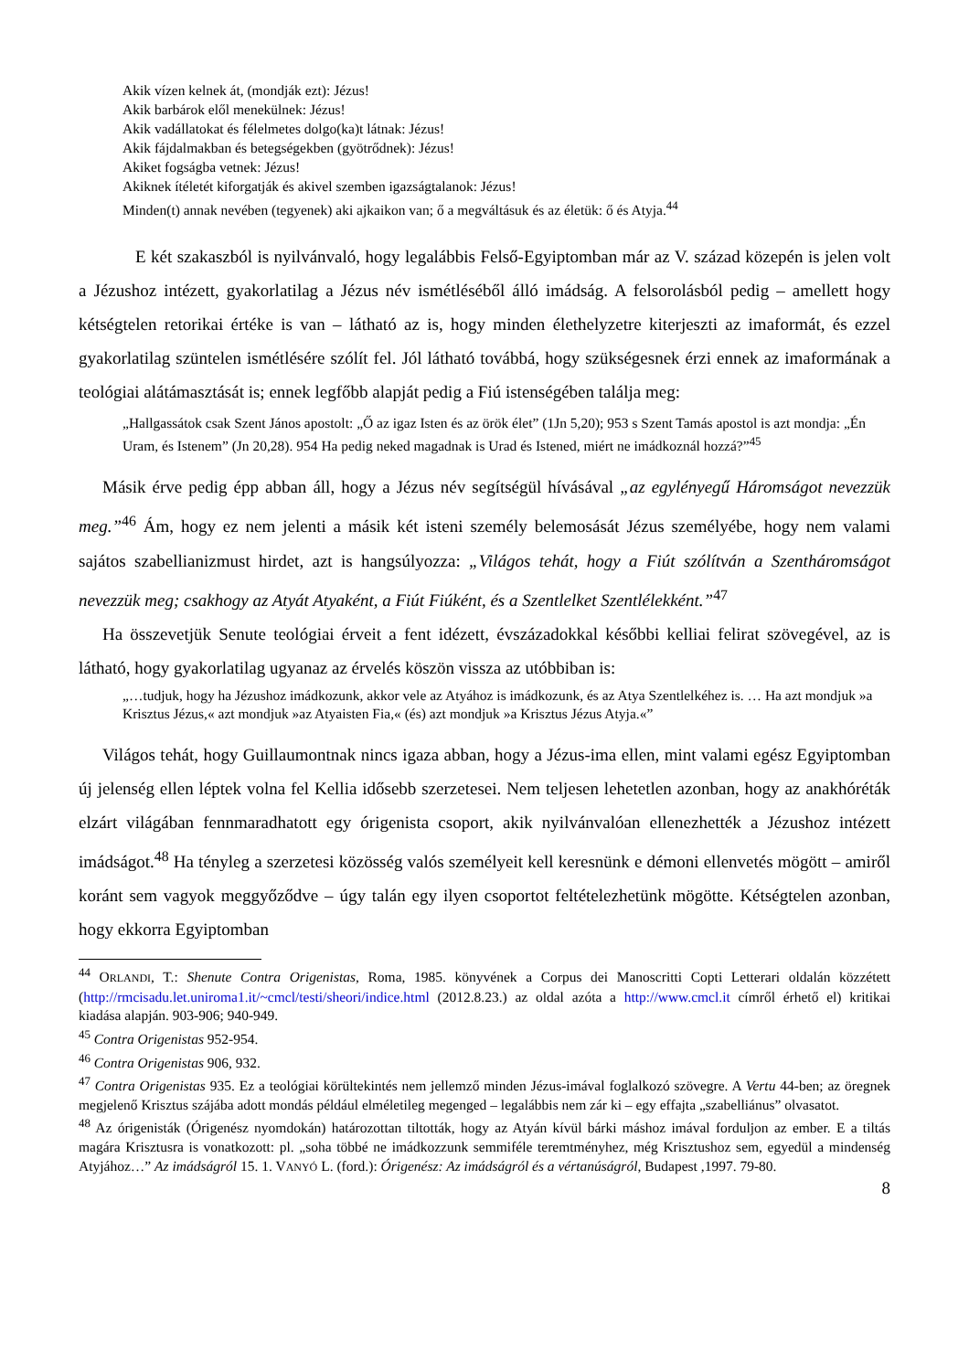Akik vízen kelnek át, (mondják ezt): Jézus!
Akik barbárok elől menekülnek: Jézus!
Akik vadállatokat és félelmetes dolgo(ka)t látnak: Jézus!
Akik fájdalmakban és betegségekben (gyötrődnek): Jézus!
Akiket fogságba vetnek: Jézus!
Akiknek ítéletét kiforgatják és akivel szemben igazságtalanok: Jézus!
Minden(t) annak nevében (tegyenek) aki ajkaikon van; ő a megváltásuk és az életük: ő és Atyja.<sup>44</sup>
E két szakaszból is nyilvánvaló, hogy legalábbis Felső-Egyiptomban már az V. század közepén is jelen volt a Jézushoz intézett, gyakorlatilag a Jézus név ismétléséből álló imádság. A felsorolásból pedig – amellett hogy kétségtelen retorikai értéke is van – látható az is, hogy minden élethelyzetre kiterjeszti az imaformát, és ezzel gyakorlatilag szüntelen ismétlésére szólít fel. Jól látható továbbá, hogy szükségesnek érzi ennek az imaformának a teológiai alátámasztását is; ennek legfőbb alapját pedig a Fiú istenségében találja meg:
„Hallgassátok csak Szent János apostolt: „Ő az igaz Isten és az örök élet” (1Jn 5,20); 953 s Szent Tamás apostol is azt mondja: „Én Uram, és Istenem” (Jn 20,28). 954 Ha pedig neked magadnak is Urad és Istened, miért ne imádkoznál hozzá?”<sup>45</sup>
Másik érve pedig épp abban áll, hogy a Jézus név segítségül hívásával „az egylényegű Háromságot nevezzük meg.”<sup>46</sup> Ám, hogy ez nem jelenti a másik két isteni személy belemosását Jézus személyébe, hogy nem valami sajátos szabellianizmust hirdet, azt is hangsúlyozza: „Világos tehát, hogy a Fiút szólítván a Szentháromságot nevezzük meg; csakhogy az Atyát Atyaként, a Fiút Fiúként, és a Szentlelket Szentlélekként.”<sup>47</sup>
Ha összevetjük Senute teológiai érveit a fent idézett, évszázadokkal későbbi kelliai felirat szövegével, az is látható, hogy gyakorlatilag ugyanaz az érvelés köszön vissza az utóbbiban is:
„…tudjuk, hogy ha Jézushoz imádkozunk, akkor vele az Atyához is imádkozunk, és az Atya Szentlelkéhez is. … Ha azt mondjuk »a Krisztus Jézus,« azt mondjuk »az Atyaisten Fia,« (és) azt mondjuk »a Krisztus Jézus Atyja.«”
Világos tehát, hogy Guillaumontnak nincs igaza abban, hogy a Jézus-ima ellen, mint valami egész Egyiptomban új jelenség ellen léptek volna fel Kellia idősebb szerzetesei. Nem teljesen lehetetlen azonban, hogy az anakhóréták elzárt világában fennmaradhatott egy órigenista csoport, akik nyilvánvalóan ellenezhették a Jézushoz intézett imádságot.<sup>48</sup> Ha tényleg a szerzetesi közösség valós személyeit kell keresnünk e démoni ellenvetés mögött – amiről koránt sem vagyok meggyőződve – úgy talán egy ilyen csoportot feltételezhetünk mögötte. Kétségtelen azonban, hogy ekkorra Egyiptomban
<sup>44</sup> ORLANDI, T.: Shenute Contra Origenistas, Roma, 1985. könyvének a Corpus dei Manoscritti Copti Letterari oldalán közzétett (http://rmcisadu.let.uniroma1.it/~cmcl/testi/sheori/indice.html (2012.8.23.) az oldal azóta a http://www.cmcl.it címről érhető el) kritikai kiadása alapján. 903-906; 940-949.
<sup>45</sup> Contra Origenistas 952-954.
<sup>46</sup> Contra Origenistas 906, 932.
<sup>47</sup> Contra Origenistas 935. Ez a teológiai körültekintés nem jellemző minden Jézus-imával foglalkozó szövegre. A Vertu 44-ben; az öregnek megjelenő Krisztus szájába adott mondás például elméletileg megenged – legalábbis nem zár ki – egy effajta „szabelliánus” olvasatot.
<sup>48</sup> Az órigenisták (Órigenész nyomdokán) határozottan tiltották, hogy az Atyán kívül bárki máshoz imával forduljon az ember. E a tiltás magára Krisztusra is vonatkozott: pl. „soha többé ne imádkozzunk semmiféle teremtményhez, még Krisztushoz sem, egyedül a mindenség Atyjához…” Az imádságról 15. 1. VANYÓ L. (ford.): Órigenész: Az imádságról és a vértanúságról, Budapest ,1997. 79-80.
8